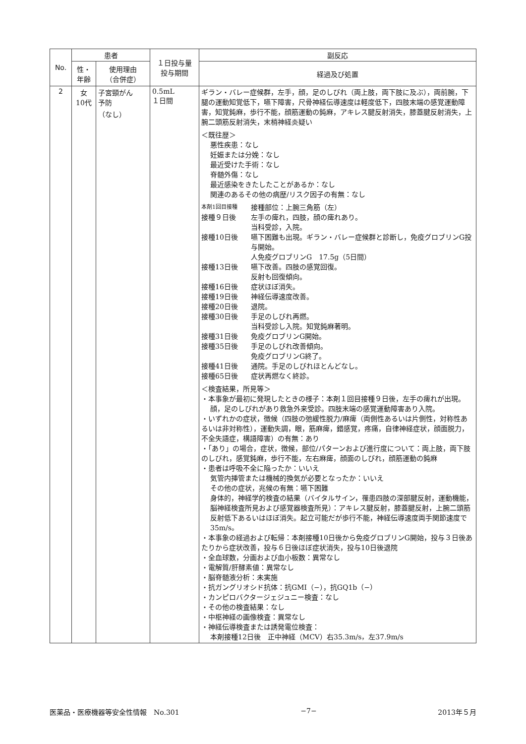| No. | 患者 | | １日投与量 投与期間 | 副反応 |
| --- | --- | --- | --- | --- |
| | 性・ 年齢 | 使用理由 （合併症） | | 経過及び処置 |
| 2 | 女 10代 | 子宮頸がん 予防 （なし） | 0.5mL １日間 | ギラン・バレー症候群，左手，顔，足のしびれ（両上肢，両下肢に及ぶ），両前腕，下腿の運動知覚低下，嚥下障害，尺骨神経伝導速度は軽度低下，四肢末端の感覚運動障害，知覚鈍麻，歩行不能，顔筋運動の鈍麻，アキレス腱反射消失，膝蓋腱反射消失，上腕二頭筋反射消失，末梢神経炎疑い ＜既往歴＞ 悪性疾患：なし 妊娠または分娩：なし 最近受けた手術：なし 脊髄外傷：なし 最近感染をきたしたことがあるか：なし 関連のあるその他の病歴/リスク因子の有無：なし 本剤1回目接種 接種部位：上腕三角筋（左） 接種９日後 左手の痺れ，四肢，顔の痺れあり。 当科受診，入院。 接種10日後 嚥下困難も出現。ギラン・バレー症候群と診断し，免疫グロブリンG投与開始。 人免疫グロブリンG 17.5g（5日間） 接種13日後 嚥下改善。四肢の感覚回復。 反射も回復傾向。 接種16日後 症状ほぼ消失。 接種19日後 神経伝導速度改善。 接種20日後 退院。 接種30日後 手足のしびれ再燃。 当科受診し入院。知覚鈍麻著明。 接種31日後 免疫グロブリンG開始。 接種35日後 手足のしびれ改善傾向。 免疫グロブリンG終了。 接種41日後 通院。手足のしびれほとんどなし。 接種65日後 症状再燃なく終診。 ＜検査結果，所見等＞ ・本事象が最初に発現したときの様子：本剤１回目接種９日後，左手の痺れが出現。 顔，足のしびれがあり救急外来受診。四肢末端の感覚運動障害あり入院。 ・いずれかの症状，徴候（四肢の弛緩性脱力/麻痺（両側性あるいは片側性，対称性あるいは非対称性），運動失調，眼，筋麻痺，錯感覚，疼痛，自律神経症状，顔面脱力，不全失語症，構語障害）の有無：あり ・「あり」の場合，症状，徴候，部位/パターンおよび進行度について：両上肢，両下肢のしびれ，感覚鈍麻，歩行不能，左右麻痺，顔面のしびれ，顔筋運動の鈍麻 ・患者は呼吸不全に陥ったか：いいえ 気管内挿管または機械的換気が必要となったか：いいえ その他の症状，兆候の有無：嚥下困難 身体的，神経学的検査の結果（バイタルサイン，罹患四肢の深部腱反射，運動機能，脳神経検査所見および感覚器検査所見）：アキレス腱反射，膝蓋腱反射，上腕二頭筋反射低下あるいはほぼ消失。起立可能だが歩行不能，神経伝導速度両手関節速度で35m/s。 ・本事象の経過および転帰：本剤接種10日後から免疫グロブリンG開始，投与３日後あたりから症状改善，投与６日後ほぼ症状消失，投与10日後退院 ・全血球数，分画および血小板数：異常なし ・電解質/肝酵素値：異常なし ・脳脊髄液分析：未実施 ・抗ガングリオシド抗体：抗GMI（−），抗GQ1b（−） ・カンピロバクタージェジュニー検査：なし ・その他の検査結果：なし ・中枢神経の画像検査：異常なし ・神経伝導検査または誘発電位検査： 本剤接種12日後 正中神経（MCV）右35.3m/s，左37.9m/s |
医薬品・医療機器等安全性情報　No.301 −7− 2013年５月